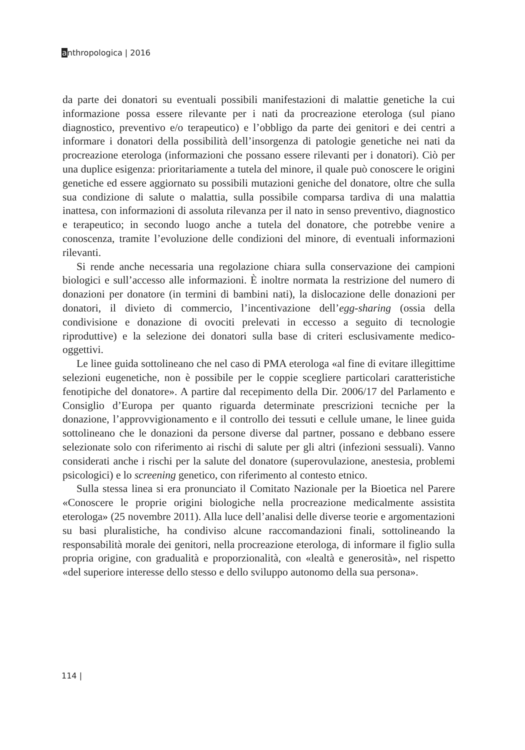anthropologica | 2016
da parte dei donatori su eventuali possibili manifestazioni di malattie genetiche la cui informazione possa essere rilevante per i nati da procreazione eterologa (sul piano diagnostico, preventivo e/o terapeutico) e l’obbligo da parte dei genitori e dei centri a informare i donatori della possibilità dell’insorgenza di patologie genetiche nei nati da procreazione eterologa (informazioni che possano essere rilevanti per i donatori). Ciò per una duplice esigenza: prioritariamente a tutela del minore, il quale può conoscere le origini genetiche ed essere aggiornato su possibili mutazioni geniche del donatore, oltre che sulla sua condizione di salute o malattia, sulla possibile comparsa tardiva di una malattia inattesa, con informazioni di assoluta rilevanza per il nato in senso preventivo, diagnostico e terapeutico; in secondo luogo anche a tutela del donatore, che potrebbe venire a conoscenza, tramite l’evoluzione delle condizioni del minore, di eventuali informazioni rilevanti.
Si rende anche necessaria una regolazione chiara sulla conservazione dei campioni biologici e sull’accesso alle informazioni. È inoltre normata la restrizione del numero di donazioni per donatore (in termini di bambini nati), la dislocazione delle donazioni per donatori, il divieto di commercio, l’incentivazione dell’egg-sharing (ossia della condivisione e donazione di ovociti prelevati in eccesso a seguito di tecnologie riproduttive) e la selezione dei donatori sulla base di criteri esclusivamente medico-oggettivi.
Le linee guida sottolineano che nel caso di PMA eterologa «al fine di evitare illegittime selezioni eugenetiche, non è possibile per le coppie scegliere particolari caratteristiche fenotipiche del donatore». A partire dal recepimento della Dir. 2006/17 del Parlamento e Consiglio d’Europa per quanto riguarda determinate prescrizioni tecniche per la donazione, l’approvvigionamento e il controllo dei tessuti e cellule umane, le linee guida sottolineano che le donazioni da persone diverse dal partner, possano e debbano essere selezionate solo con riferimento ai rischi di salute per gli altri (infezioni sessuali). Vanno considerati anche i rischi per la salute del donatore (superovulazione, anestesia, problemi psicologici) e lo screening genetico, con riferimento al contesto etnico.
Sulla stessa linea si era pronunciato il Comitato Nazionale per la Bioetica nel Parere «Conoscere le proprie origini biologiche nella procreazione medicalmente assistita eterologa» (25 novembre 2011). Alla luce dell’analisi delle diverse teorie e argomentazioni su basi pluralistiche, ha condiviso alcune raccomandazioni finali, sottolineando la responsabilità morale dei genitori, nella procreazione eterologa, di informare il figlio sulla propria origine, con gradualità e proporzionalità, con «lealtà e generosità», nel rispetto «del superiore interesse dello stesso e dello sviluppo autonomo della sua persona».
114 |